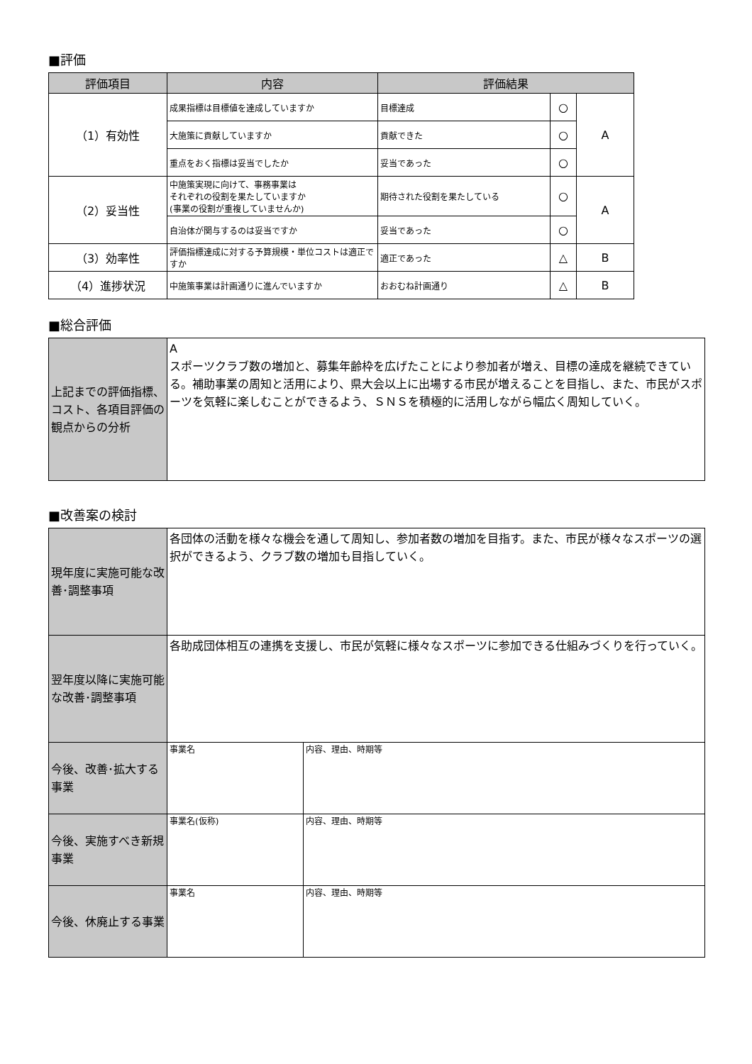■評価
| 評価項目 | 内容 | 評価結果 | | |
| --- | --- | --- | --- | --- |
| （1）有効性 | 成果指標は目標値を達成していますか | 目標達成 | ○ | A |
| | 大施策に貢献していますか | 貢献できた | ○ | |
| | 重点をおく指標は妥当でしたか | 妥当であった | ○ | |
| （2）妥当性 | 中施策実現に向けて、事務事業は それぞれの役割を果たしていますか (事業の役割が重複していませんか) | 期待された役割を果たしている | ○ | A |
| | 自治体が関与するのは妥当ですか | 妥当であった | ○ | |
| （3）効率性 | 評価指標達成に対する予算規模・単位コストは適正ですか | 適正であった | △ | B |
| （4）進捗状況 | 中施策事業は計画通りに進んでいますか | おおむね計画通り | △ | B |
■総合評価
| 上記までの評価指標、コスト、各項目評価の観点からの分析 | A スポーツクラブ数の増加と、募集年齢枠を広げたことにより参加者が増え、目標の達成を継続できている。補助事業の周知と活用により、県大会以上に出場する市民が増えることを目指し、また、市民がスポーツを気軽に楽しむことができるよう、ＳＮＳを積極的に活用しながら幅広く周知していく。 |
■改善案の検討
| 現年度に実施可能な改善･調整事項 | 各団体の活動を様々な機会を通して周知し、参加者数の増加を目指す。また、市民が様々なスポーツの選択ができるよう、クラブ数の増加も目指していく。 | |
| 翌年度以降に実施可能な改善･調整事項 | 各助成団体相互の連携を支援し、市民が気軽に様々なスポーツに参加できる仕組みづくりを行っていく。 | |
| 今後、改善･拡大する事業 | 事業名 | 内容、理由、時期等 |
| 今後、実施すべき新規事業 | 事業名(仮称) | 内容、理由、時期等 |
| 今後、休廃止する事業 | 事業名 | 内容、理由、時期等 |